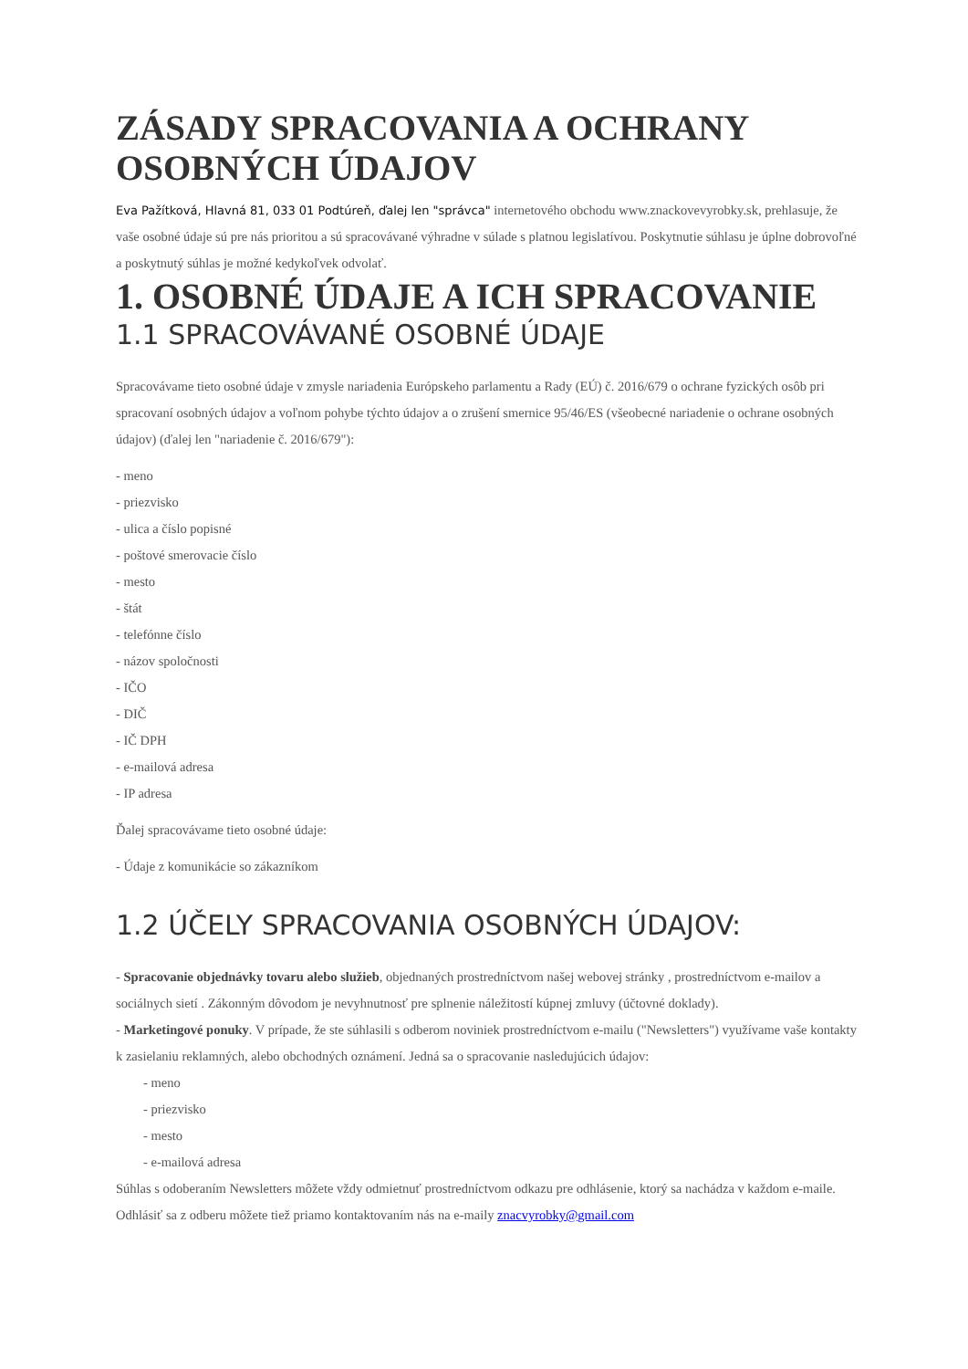ZÁSADY SPRACOVANIA A OCHRANY OSOBNÝCH ÚDAJOV
Eva Pažítková, Hlavná 81, 033 01 Podtúreň, ďalej len "správca" internetového obchodu www.znackovevyrobky.sk, prehlasuje, že vaše osobné údaje sú pre nás prioritou a sú spracovávané výhradne v súlade s platnou legislatívou. Poskytnutie súhlasu je úplne dobrovoľné a poskytnutý súhlas je možné kedykoľvek odvolať.
1. OSOBNÉ ÚDAJE A ICH SPRACOVANIE
1.1 SPRACOVÁVANÉ OSOBNÉ ÚDAJE
Spracovávame tieto osobné údaje v zmysle nariadenia Európskeho parlamentu a Rady (EÚ) č. 2016/679 o ochrane fyzických osôb pri spracovaní osobných údajov a voľnom pohybe týchto údajov a o zrušení smernice 95/46/ES (všeobecné nariadenie o ochrane osobných údajov) (ďalej len "nariadenie č. 2016/679"):
- meno
- priezvisko
- ulica a číslo popisné
- poštové smerovacie číslo
- mesto
- štát
- telefónne číslo
- názov spoločnosti
- IČO
- DIČ
- IČ DPH
- e-mailová adresa
- IP adresa
Ďalej spracovávame tieto osobné údaje:
- Údaje z komunikácie so zákazníkom
1.2 ÚČELY SPRACOVANIA OSOBNÝCH ÚDAJOV:
- Spracovanie objednávky tovaru alebo služieb, objednaných prostredníctvom našej webovej stránky , prostredníctvom e-mailov a sociálnych sietí . Zákonným dôvodom je nevyhnutnosť pre splnenie náležitostí kúpnej zmluvy (účtovné doklady).
- Marketingové ponuky. V prípade, že ste súhlasili s odberom noviniek prostredníctvom e-mailu ("Newsletters") využívame vaše kontakty k zasielaniu reklamných, alebo obchodných oznámení. Jedná sa o spracovanie nasledujúcich údajov:
- meno
- priezvisko
- mesto
- e-mailová adresa
Súhlas s odoberaním Newsletters môžete vždy odmietnuť prostredníctvom odkazu pre odhlásenie, ktorý sa nachádza v každom e-maile. Odhlásiť sa z odberu môžete tiež priamo kontaktovaním nás na e-maily znacvyrobky@gmail.com